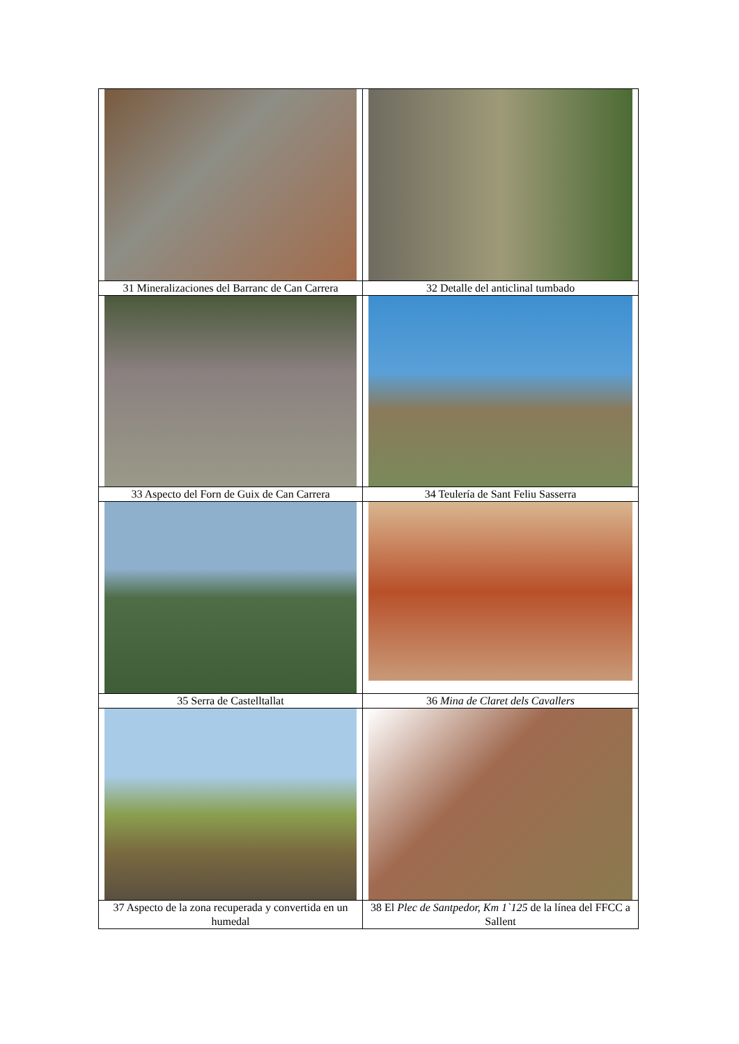| 31 Mineralizaciones del Barranc de Can Carrera | 32 Detalle del anticlinal tumbado |
| 33 Aspecto del Forn de Guix de Can Carrera | 34 Teulería de Sant Feliu Sasserra |
| 35 Serra de Castelltallat | 36 Mina de Claret dels Cavallers |
| 37 Aspecto de la zona recuperada y convertida en un humedal | 38 El Plec de Santpedor, Km 1`125 de la línea del FFCC a Sallent |